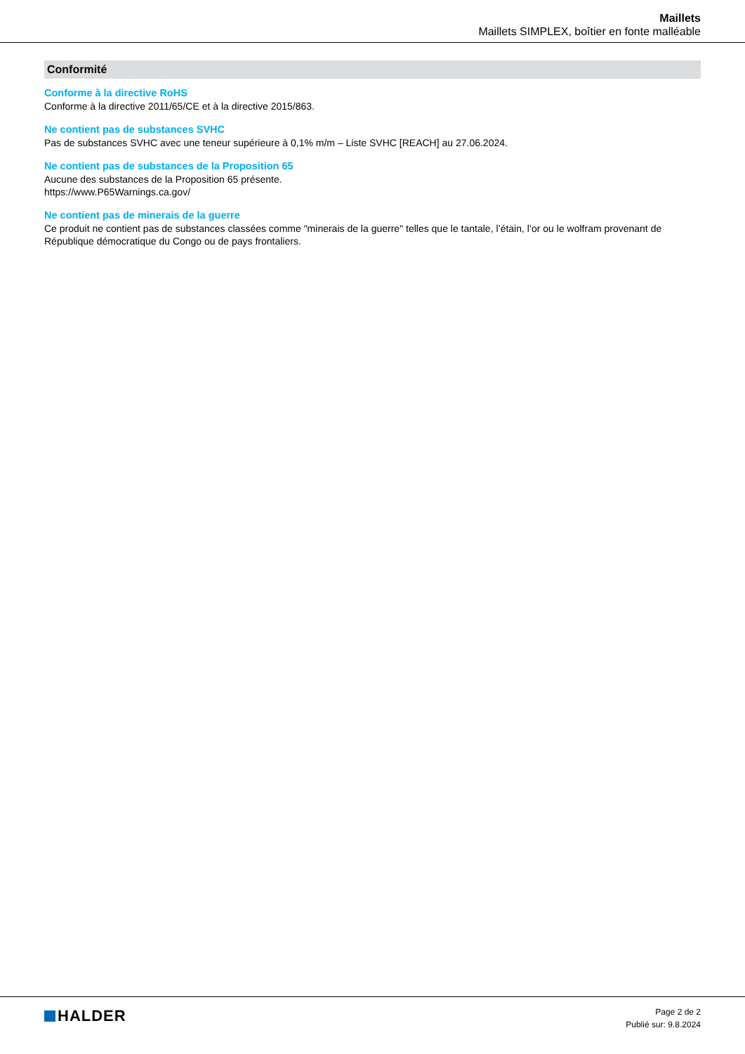Maillets
Maillets SIMPLEX, boîtier en fonte malléable
Conformité
Conforme à la directive RoHS
Conforme à la directive 2011/65/CE et à la directive 2015/863.
Ne contient pas de substances SVHC
Pas de substances SVHC avec une teneur supérieure à 0,1% m/m – Liste SVHC [REACH] au 27.06.2024.
Ne contient pas de substances de la Proposition 65
Aucune des substances de la Proposition 65 présente.
https://www.P65Warnings.ca.gov/
Ne contient pas de minerais de la guerre
Ce produit ne contient pas de substances classées comme "minerais de la guerre" telles que le tantale, l’étain, l’or ou le wolfram provenant de République démocratique du Congo ou de pays frontaliers.
HALDER
Page 2 de 2
Publié sur: 9.8.2024